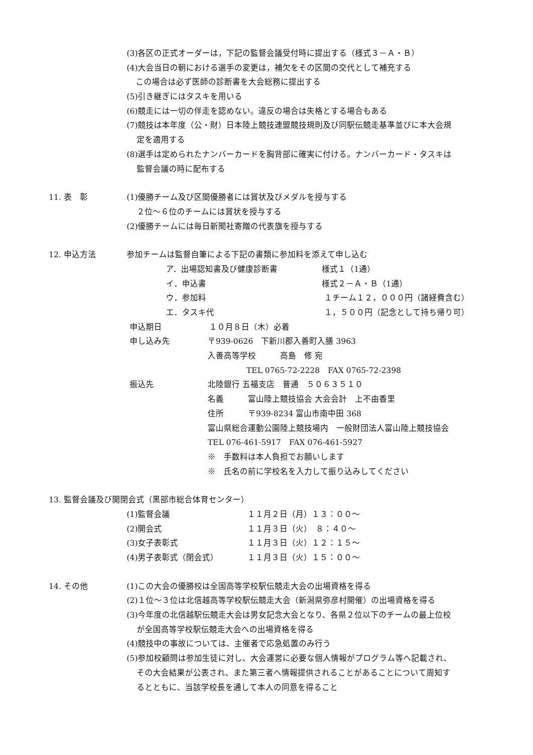(3)各区の正式オーダーは，下記の監督会議受付時に提出する（様式３－Ａ・Ｂ）
(4)大会当日の朝における選手の変更は，補欠をその区間の交代として補充する
この場合は必ず医師の診断書を大会総務に提出する
(5)引き継ぎにはタスキを用いる
(6)競走には一切の伴走を認めない。違反の場合は失格とする場合もある
(7)競技は本年度（公・財）日本陸上競技連盟競技規則及び同駅伝競走基準並びに本大会規
定を適用する
(8)選手は定められたナンバーカードを胸背部に確実に付ける。ナンバーカード・タスキは
監督会議の時に配布する
11. 表　彰 (1)優勝チーム及び区間優勝者には賞状及びメダルを授与する
２位～６位のチームには賞状を授与する
(2)優勝チームには毎日新聞社寄贈の代表旗を授与する
12. 申込方法 参加チームは監督自筆による下記の書類に参加料を添えて申し込む
ア．出場認知書及び健康診断書 様式１（1通）
イ．申込書 様式２－Ａ・Ｂ（1通）
ウ．参加料 １チーム１２，０００円（諸経費含む）
エ．タスキ代 １，５００円（記念として持ち帰り可）
申込期日 １０月８日（木）必着
申し込み先 〒939-0626　下新川郡入善町入膳 3963
入善高等学校　　　高島　修 宛
TEL 0765-72-2228　FAX 0765-72-2398
振込先 北陸銀行 五福支店　普通　５０６３５１０
名義 富山陸上競技協会 大会会計　上不由香里
住所 〒939-8234 富山市南中田 368
富山県総合運動公園陸上競技場内　一般財団法人富山陸上競技協会
TEL 076-461-5917　FAX 076-461-5927
※　手数料は本人負担でお願いします
※　氏名の前に学校名を入力して振り込みしてください
13. 監督会議及び開閉会式（黒部市総合体育センター）
(1)監督会議 １１月２日（月）１３：００～
(2)開会式 １１月３日（火）　８：４０～
(3)女子表彰式 １１月３日（火）１２：１５～
(4)男子表彰式（閉会式） １１月３日（火）１５：００～
14. その他 (1)この大会の優勝校は全国高等学校駅伝競走大会の出場資格を得る
(2)１位～３位は北信越高等学校駅伝競走大会（新潟県弥彦村開催）の出場資格を得る
(3)今年度の北信越駅伝競走大会は男女記念大会となり、各県２位以下のチームの最上位校
が全国高等学校駅伝競走大会への出場資格を得る
(4)競技中の事故については、主催者で応急処置のみ行う
(5)参加校顧問は参加生徒に対し、大会運営に必要な個人情報がプログラム等へ記載され、
その大会結果が公表され、また第三者へ情報提供されることがあることについて周知す
るとともに、当該学校長を通して本人の同意を得ること